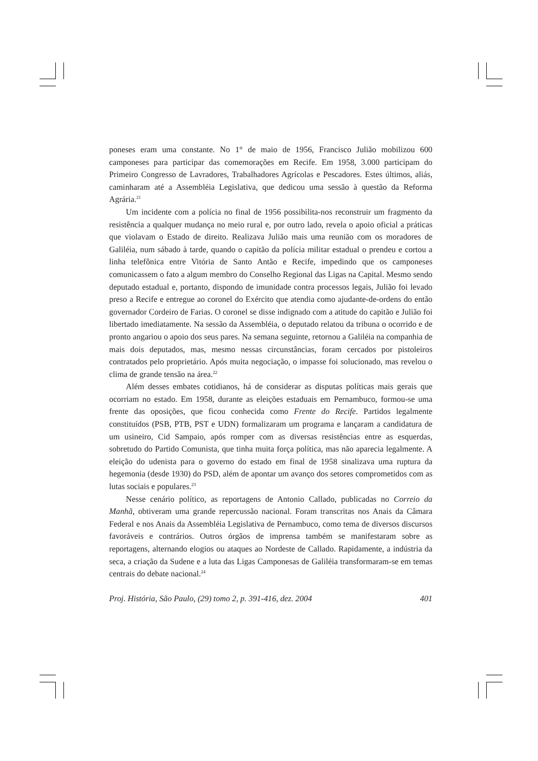poneses eram uma constante. No 1° de maio de 1956, Francisco Julião mobilizou 600 camponeses para participar das comemorações em Recife. Em 1958, 3.000 participam do Primeiro Congresso de Lavradores, Trabalhadores Agrícolas e Pescadores. Estes últimos, aliás, caminharam até a Assembléia Legislativa, que dedicou uma sessão à questão da Reforma Agrária.<sup>21</sup>
Um incidente com a polícia no final de 1956 possibilita-nos reconstruir um fragmento da resistência a qualquer mudança no meio rural e, por outro lado, revela o apoio oficial a práticas que violavam o Estado de direito. Realizava Julião mais uma reunião com os moradores de Galiléia, num sábado à tarde, quando o capitão da polícia militar estadual o prendeu e cortou a linha telefônica entre Vitória de Santo Antão e Recife, impedindo que os camponeses comunicassem o fato a algum membro do Conselho Regional das Ligas na Capital. Mesmo sendo deputado estadual e, portanto, dispondo de imunidade contra processos legais, Julião foi levado preso a Recife e entregue ao coronel do Exército que atendia como ajudante-de-ordens do então governador Cordeiro de Farias. O coronel se disse indignado com a atitude do capitão e Julião foi libertado imediatamente. Na sessão da Assembléia, o deputado relatou da tribuna o ocorrido e de pronto angariou o apoio dos seus pares. Na semana seguinte, retornou a Galiléia na companhia de mais dois deputados, mas, mesmo nessas circunstâncias, foram cercados por pistoleiros contratados pelo proprietário. Após muita negociação, o impasse foi solucionado, mas revelou o clima de grande tensão na área.<sup>22</sup>
Além desses embates cotidianos, há de considerar as disputas políticas mais gerais que ocorriam no estado. Em 1958, durante as eleições estaduais em Pernambuco, formou-se uma frente das oposições, que ficou conhecida como Frente do Recife. Partidos legalmente constituídos (PSB, PTB, PST e UDN) formalizaram um programa e lançaram a candidatura de um usineiro, Cid Sampaio, após romper com as diversas resistências entre as esquerdas, sobretudo do Partido Comunista, que tinha muita força política, mas não aparecia legalmente. A eleição do udenista para o governo do estado em final de 1958 sinalizava uma ruptura da hegemonia (desde 1930) do PSD, além de apontar um avanço dos setores comprometidos com as lutas sociais e populares.<sup>23</sup>
Nesse cenário político, as reportagens de Antonio Callado, publicadas no Correio da Manhã, obtiveram uma grande repercussão nacional. Foram transcritas nos Anais da Câmara Federal e nos Anais da Assembléia Legislativa de Pernambuco, como tema de diversos discursos favoráveis e contrários. Outros órgãos de imprensa também se manifestaram sobre as reportagens, alternando elogios ou ataques ao Nordeste de Callado. Rapidamente, a indústria da seca, a criação da Sudene e a luta das Ligas Camponesas de Galiléia transformaram-se em temas centrais do debate nacional.<sup>24</sup>
Proj. História, São Paulo, (29) tomo 2, p. 391-416, dez. 2004 401